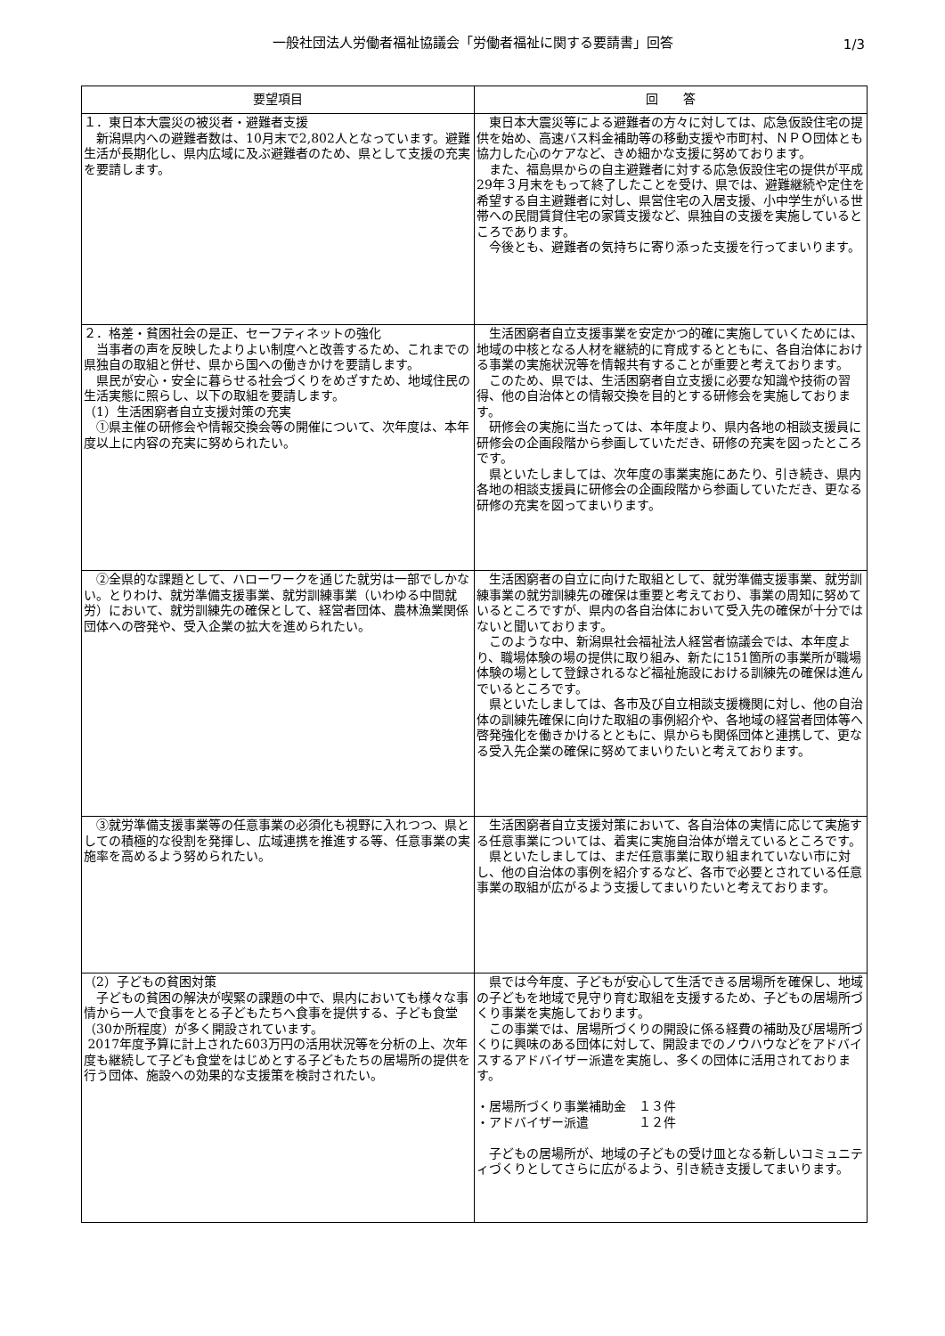一般社団法人労働者福祉協議会「労働者福祉に関する要請書」回答
1/3
| 要望項目 | 回 答 |
| --- | --- |
| １．東日本大震災の被災者・避難者支援 新潟県内への避難者数は、10月末で2,802人となっています。避難生活が長期化し、県内広域に及ぶ避難者のため、県として支援の充実を要請します。 | 東日本大震災等による避難者の方々に対しては、応急仮設住宅の提供を始め、高速バス料金補助等の移動支援や市町村、ＮＰＯ団体とも協力した心のケアなど、きめ細かな支援に努めております。 また、福島県からの自主避難者に対する応急仮設住宅の提供が平成29年３月末をもって終了したことを受け、県では、避難継続や定住を希望する自主避難者に対し、県営住宅の入居支援、小中学生がいる世帯への民間賃貸住宅の家賃支援など、県独自の支援を実施しているところであります。 今後とも、避難者の気持ちに寄り添った支援を行ってまいります。 |
| ２．格差・貧困社会の是正、セーフティネットの強化 当事者の声を反映したよりよい制度へと改善するため、これまでの県独自の取組と併せ、県から国への働きかけを要請します。 県民が安心・安全に暮らせる社会づくりをめざすため、地域住民の生活実態に照らし、以下の取組を要請します。 （1）生活困窮者自立支援対策の充実 ①県主催の研修会や情報交換会等の開催について、次年度は、本年度以上に内容の充実に努められたい。 | 生活困窮者自立支援事業を安定かつ的確に実施していくためには、地域の中核となる人材を継続的に育成するとともに、各自治体における事業の実施状況等を情報共有することが重要と考えております。 このため、県では、生活困窮者自立支援に必要な知識や技術の習得、他の自治体との情報交換を目的とする研修会を実施しております。 研修会の実施に当たっては、本年度より、県内各地の相談支援員に研修会の企画段階から参画していただき、研修の充実を図ったところです。 県といたしましては、次年度の事業実施にあたり、引き続き、県内各地の相談支援員に研修会の企画段階から参画していただき、更なる研修の充実を図ってまいります。 |
| ②全県的な課題として、ハローワークを通じた就労は一部でしかない。とりわけ、就労準備支援事業、就労訓練事業（いわゆる中間就労）において、就労訓練先の確保として、経営者団体、農林漁業関係団体への啓発や、受入企業の拡大を進められたい。 | 生活困窮者の自立に向けた取組として、就労準備支援事業、就労訓練事業の就労訓練先の確保は重要と考えており、事業の周知に努めているところですが、県内の各自治体において受入先の確保が十分ではないと聞いております。 このような中、新潟県社会福祉法人経営者協議会では、本年度より、職場体験の場の提供に取り組み、新たに151箇所の事業所が職場体験の場として登録されるなど福祉施設における訓練先の確保は進んでいるところです。 県といたしましては、各市及び自立相談支援機関に対し、他の自治体の訓練先確保に向けた取組の事例紹介や、各地域の経営者団体等へ啓発強化を働きかけるとともに、県からも関係団体と連携して、更なる受入先企業の確保に努めてまいりたいと考えております。 |
| ③就労準備支援事業等の任意事業の必須化も視野に入れつつ、県としての積極的な役割を発揮し、広域連携を推進する等、任意事業の実施率を高めるよう努められたい。 | 生活困窮者自立支援対策において、各自治体の実情に応じて実施する任意事業については、着実に実施自治体が増えているところです。 県といたしましては、まだ任意事業に取り組まれていない市に対し、他の自治体の事例を紹介するなど、各市で必要とされている任意事業の取組が広がるよう支援してまいりたいと考えております。 |
| （2）子どもの貧困対策 子どもの貧困の解決が喫緊の課題の中で、県内においても様々な事情から一人で食事をとる子どもたちへ食事を提供する、子ども食堂（30か所程度）が多く開設されています。 2017年度予算に計上された603万円の活用状況等を分析の上、次年度も継続して子ども食堂をはじめとする子どもたちの居場所の提供を行う団体、施設への効果的な支援策を検討されたい。 | 県では今年度、子どもが安心して生活できる居場所を確保し、地域の子どもを地域で見守り育む取組を支援するため、子どもの居場所づくり事業を実施しております。 この事業では、居場所づくりの開設に係る経費の補助及び居場所づくりに興味のある団体に対して、開設までのノウハウなどをアドバイスするアドバイザー派遣を実施し、多くの団体に活用されております。 ・居場所づくり事業補助金 １３件 ・アドバイザー派遣 １２件 子どもの居場所が、地域の子どもの受け皿となる新しいコミュニティづくりとしてさらに広がるよう、引き続き支援してまいります。 |